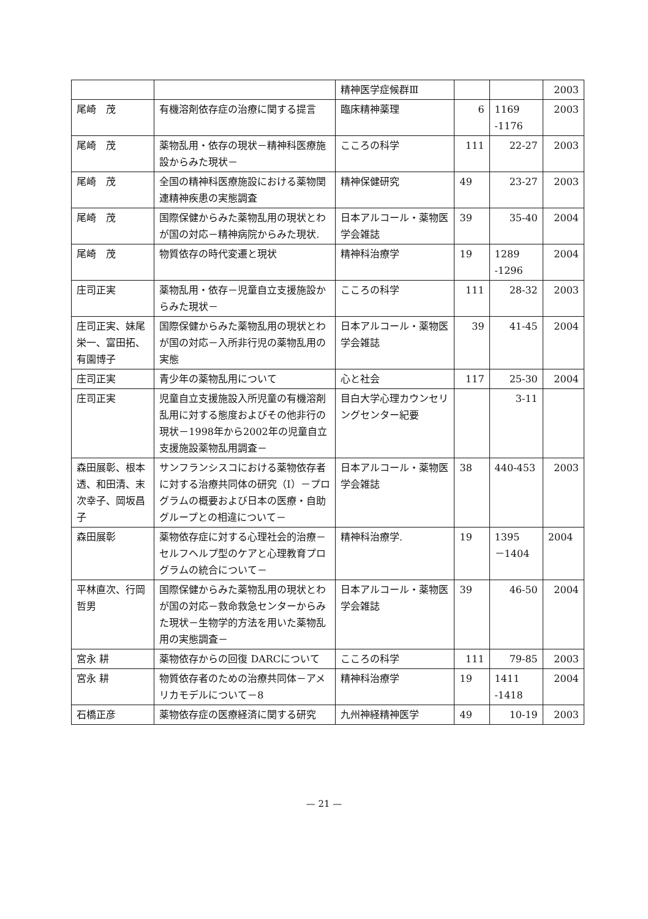| | | 精神医学症候群Ⅲ | | | 2003 |
| 尾崎 茂 | 有機溶剤依存症の治療に関する提言 | 臨床精神薬理 | 6 | 1169 -1176 | 2003 |
| 尾崎 茂 | 薬物乱用・依存の現状－精神科医療施設からみた現状－ | こころの科学 | 111 | 22-27 | 2003 |
| 尾崎 茂 | 全国の精神科医療施設における薬物関連精神疾患の実態調査 | 精神保健研究 | 49 | 23-27 | 2003 |
| 尾崎 茂 | 国際保健からみた薬物乱用の現状とわが国の対応－精神病院からみた現状. | 日本アルコール・薬物医学会雑誌 | 39 | 35-40 | 2004 |
| 尾崎 茂 | 物質依存の時代変遷と現状 | 精神科治療学 | 19 | 1289 -1296 | 2004 |
| 庄司正実 | 薬物乱用・依存－児童自立支援施設からみた現状－ | こころの科学 | 111 | 28-32 | 2003 |
| 庄司正実、妹尾栄一、富田拓、有園博子 | 国際保健からみた薬物乱用の現状とわが国の対応－入所非行児の薬物乱用の実態 | 日本アルコール・薬物医学会雑誌 | 39 | 41-45 | 2004 |
| 庄司正実 | 青少年の薬物乱用について | 心と社会 | 117 | 25-30 | 2004 |
| 庄司正実 | 児童自立支援施設入所児童の有機溶剤乱用に対する態度およびその他非行の現状－1998年から2002年の児童自立支援施設薬物乱用調査－ | 目白大学心理カウンセリングセンター紀要 | | 3-11 | |
| 森田展彰、根本 透、和田清、末次幸子、岡坂昌子 | サンフランシスコにおける薬物依存者に対する治療共同体の研究（I）－プログラムの概要および日本の医療・自助グループとの相違について－ | 日本アルコール・薬物医学会雑誌 | 38 | 440-453 | 2003 |
| 森田展彰 | 薬物依存症に対する心理社会的治療－セルフヘルプ型のケアと心理教育プログラムの統合について－ | 精神科治療学. | 19 | 1395 －1404 | 2004 |
| 平林直次、行岡哲男 | 国際保健からみた薬物乱用の現状とわが国の対応－救命救急センターからみた現状－生物学的方法を用いた薬物乱用の実態調査－ | 日本アルコール・薬物医学会雑誌 | 39 | 46-50 | 2004 |
| 宮永 耕 | 薬物依存からの回復 DARCについて | こころの科学 | 111 | 79-85 | 2003 |
| 宮永 耕 | 物質依存者のための治療共同体－アメリカモデルについて－8 | 精神科治療学 | 19 | 1411 -1418 | 2004 |
| 石橋正彦 | 薬物依存症の医療経済に関する研究 | 九州神経精神医学 | 49 | 10-19 | 2003 |
— 21 —